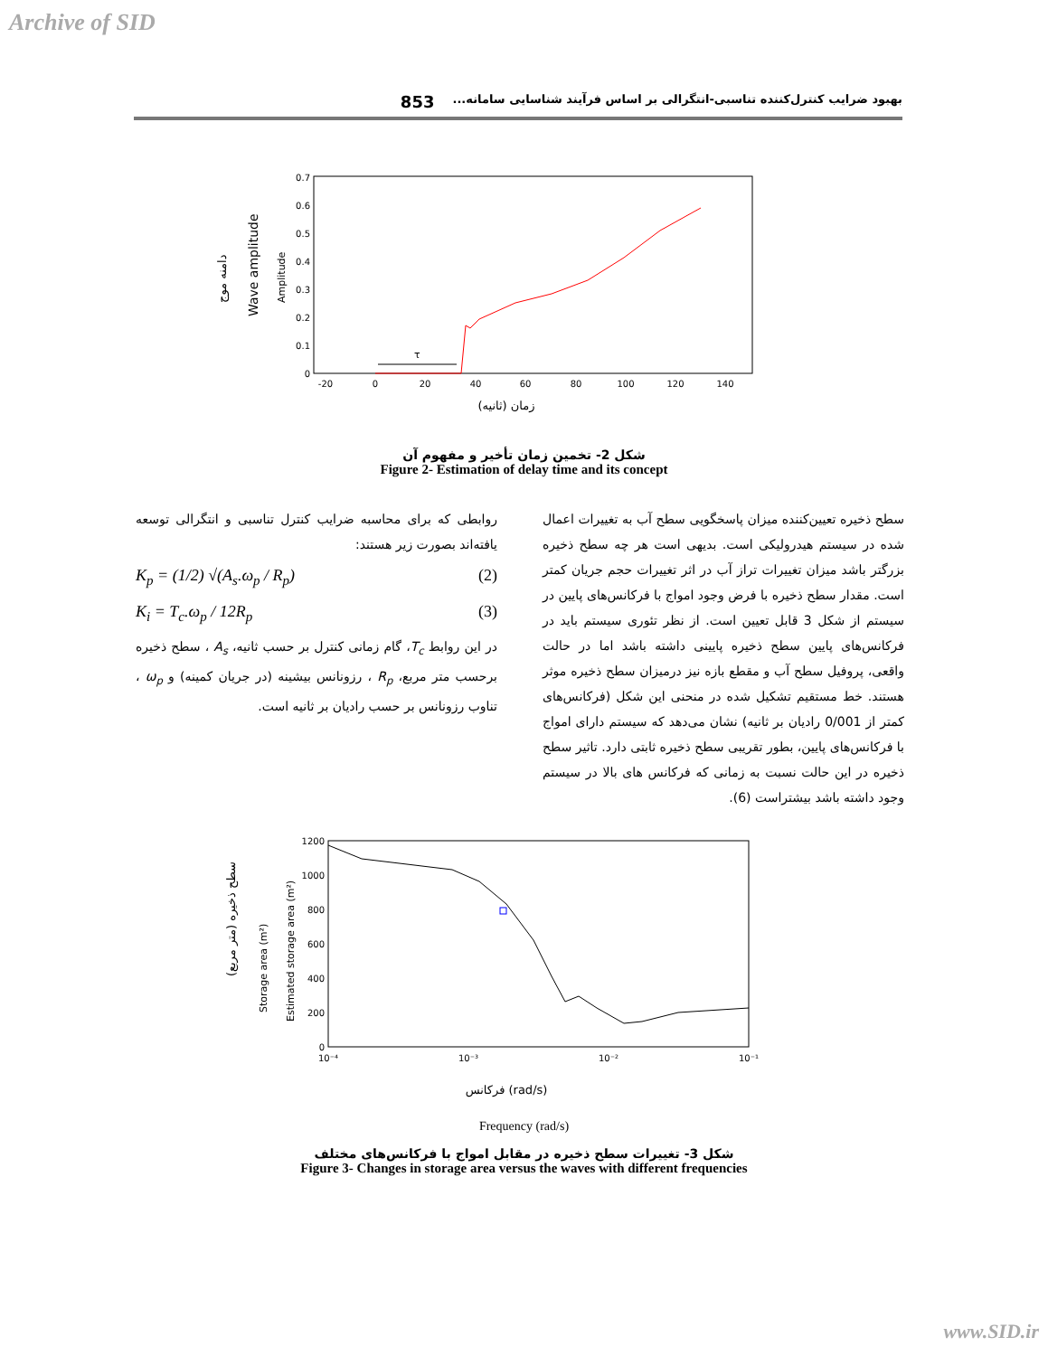Archive of SID
بهبود ضرایب کنترل‌کننده تناسبی-انتگرالی بر اساس فرآیند شناسایی سامانه... 853
دامنه موج
Wave amplitude
Amplitude
0
0.1
0.2
0.3
0.4
0.5
0.6
0.7
-20
0
20
40
60
80
100
120
140
زمان (ثانیه)
τ
شکل 2- تخمین زمان تأخیر و مفهوم آن
Figure 2- Estimation of delay time and its concept
سطح ذخیره تعیین‌کننده میزان پاسخگویی سطح آب به تغییرات اعمال شده در سیستم هیدرولیکی است. بدیهی است هر چه سطح ذخیره بزرگتر باشد میزان تغییرات تراز آب در اثر تغییرات حجم جریان کمتر است. مقدار سطح ذخیره با فرض وجود امواج با فرکانس‌های پایین در سیستم از شکل 3 قابل تعیین است. از نظر تئوری سیستم باید در فرکانس‌های پایین سطح ذخیره پایینی داشته باشد اما در حالت واقعی، پروفیل سطح آب و مقطع بازه نیز درمیزان سطح ذخیره موثر هستند. خط مستقیم تشکیل شده در منحنی این شکل (فرکانس‌های کمتر از 0/001 رادیان بر ثانیه) نشان می‌دهد که سیستم دارای امواج با فرکانس‌های پایین، بطور تقریبی سطح ذخیره ثابتی دارد. تاثیر سطح ذخیره در این حالت نسبت به زمانی که فرکانس های بالا در سیستم وجود داشته باشد بیشتراست (6).
روابطی که برای محاسبه ضرایب کنترل تناسبی و انتگرالی توسعه یافته‌اند بصورت زیر هستند:
K<sub>p</sub> = (1/2) √(A<sub>s</sub>.ω<sub>p</sub> / R<sub>p</sub>) (2)
K<sub>i</sub> = T<sub>c</sub>.ω<sub>p</sub> / 12R<sub>p</sub> (3)
در این روابط T<sub>c</sub>، گام زمانی کنترل بر حسب ثانیه، A<sub>s</sub> ، سطح ذخیره برحسب متر مربع، R<sub>p</sub> ، رزونانس بیشینه (در جریان کمینه) و ω<sub>p</sub> ، تناوب رزونانس بر حسب رادیان بر ثانیه است.
سطح ذخیره (متر مربع)
Storage area (m²)
Estimated storage area (m²)
0
200
400
600
800
1000
1200
10⁻⁴
10⁻³
10⁻²
10⁻¹
فرکانس (rad/s)
Frequency (rad/s)
شکل 3- تغییرات سطح ذخیره در مقابل امواج با فرکانس‌های مختلف
Figure 3- Changes in storage area versus the waves with different frequencies
www.SID.ir